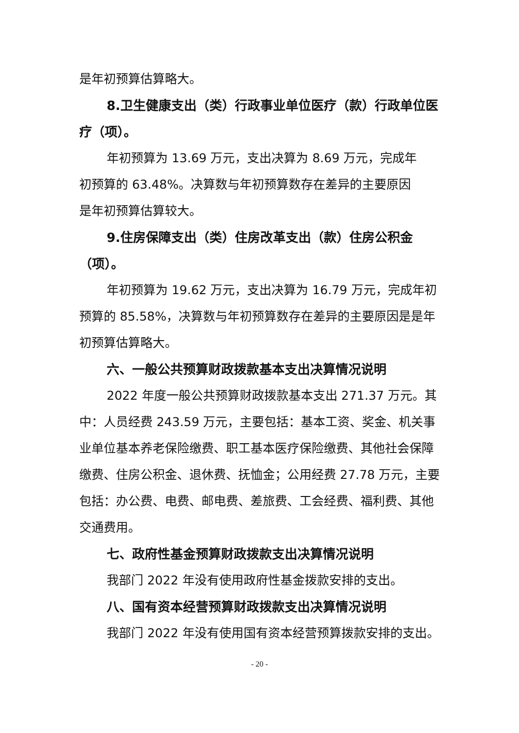是年初预算估算略大。
8.卫生健康支出（类）行政事业单位医疗（款）行政单位医疗（项）。
年初预算为 13.69 万元，支出决算为 8.69 万元，完成年
初预算的 63.48%。决算数与年初预算数存在差异的主要原因
是年初预算估算较大。
9.住房保障支出（类）住房改革支出（款）住房公积金（项）。
年初预算为 19.62 万元，支出决算为 16.79 万元，完成年初预算的 85.58%，决算数与年初预算数存在差异的主要原因是是年初预算估算略大。
六、一般公共预算财政拨款基本支出决算情况说明
2022 年度一般公共预算财政拨款基本支出 271.37 万元。其中：人员经费 243.59 万元，主要包括：基本工资、奖金、机关事业单位基本养老保险缴费、职工基本医疗保险缴费、其他社会保障缴费、住房公积金、退休费、抚恤金；公用经费 27.78 万元，主要包括：办公费、电费、邮电费、差旅费、工会经费、福利费、其他交通费用。
七、政府性基金预算财政拨款支出决算情况说明
我部门 2022 年没有使用政府性基金拨款安排的支出。
八、国有资本经营预算财政拨款支出决算情况说明
我部门 2022 年没有使用国有资本经营预算拨款安排的支出。
- 20 -